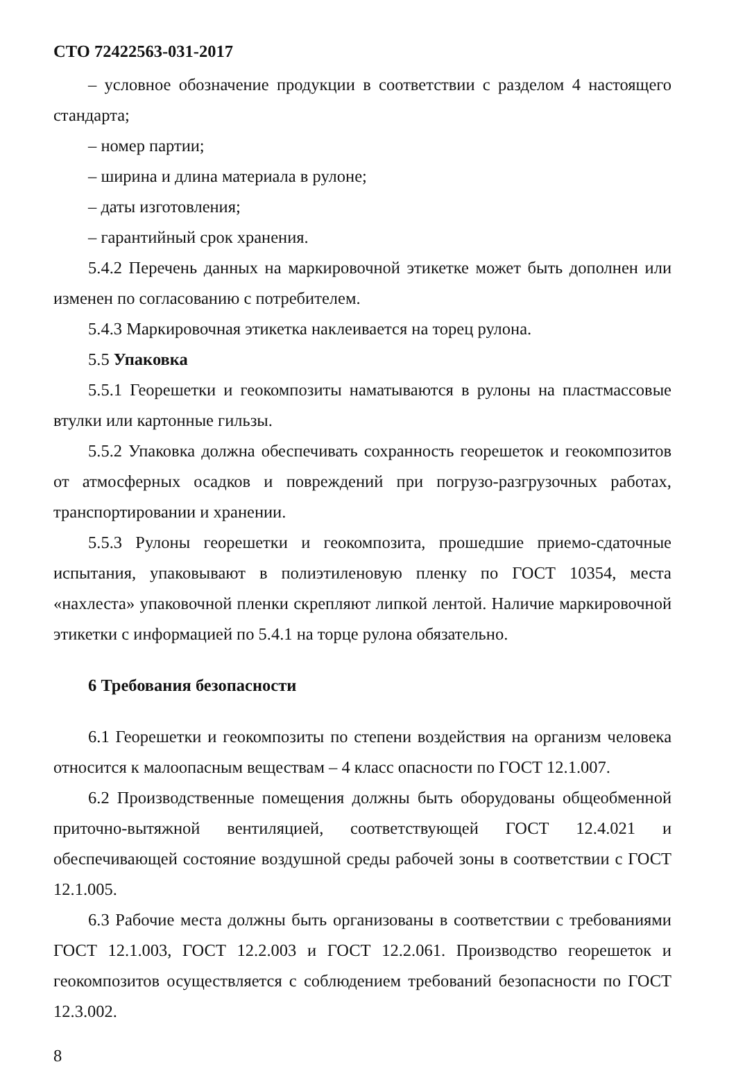СТО 72422563-031-2017
– условное обозначение продукции в соответствии с разделом 4 настоящего стандарта;
– номер партии;
– ширина и длина материала в рулоне;
– даты изготовления;
– гарантийный срок хранения.
5.4.2 Перечень данных на маркировочной этикетке может быть дополнен или изменен по согласованию с потребителем.
5.4.3 Маркировочная этикетка наклеивается на торец рулона.
5.5 Упаковка
5.5.1 Георешетки и геокомпозиты наматываются в рулоны на пластмассовые втулки или картонные гильзы.
5.5.2 Упаковка должна обеспечивать сохранность георешеток и геокомпозитов от атмосферных осадков и повреждений при погрузо-разгрузочных работах, транспортировании и хранении.
5.5.3 Рулоны георешетки и геокомпозита, прошедшие приемо-сдаточные испытания, упаковывают в полиэтиленовую пленку по ГОСТ 10354, места «нахлеста» упаковочной пленки скрепляют липкой лентой. Наличие маркировочной этикетки с информацией по 5.4.1 на торце рулона обязательно.
6 Требования безопасности
6.1 Георешетки и геокомпозиты по степени воздействия на организм человека относится к малоопасным веществам – 4 класс опасности по ГОСТ 12.1.007.
6.2 Производственные помещения должны быть оборудованы общеобменной приточно-вытяжной вентиляцией, соответствующей ГОСТ 12.4.021 и обеспечивающей состояние воздушной среды рабочей зоны в соответствии с ГОСТ 12.1.005.
6.3 Рабочие места должны быть организованы в соответствии с требованиями ГОСТ 12.1.003, ГОСТ 12.2.003 и ГОСТ 12.2.061. Производство георешеток и геокомпозитов осуществляется с соблюдением требований безопасности по ГОСТ 12.3.002.
8